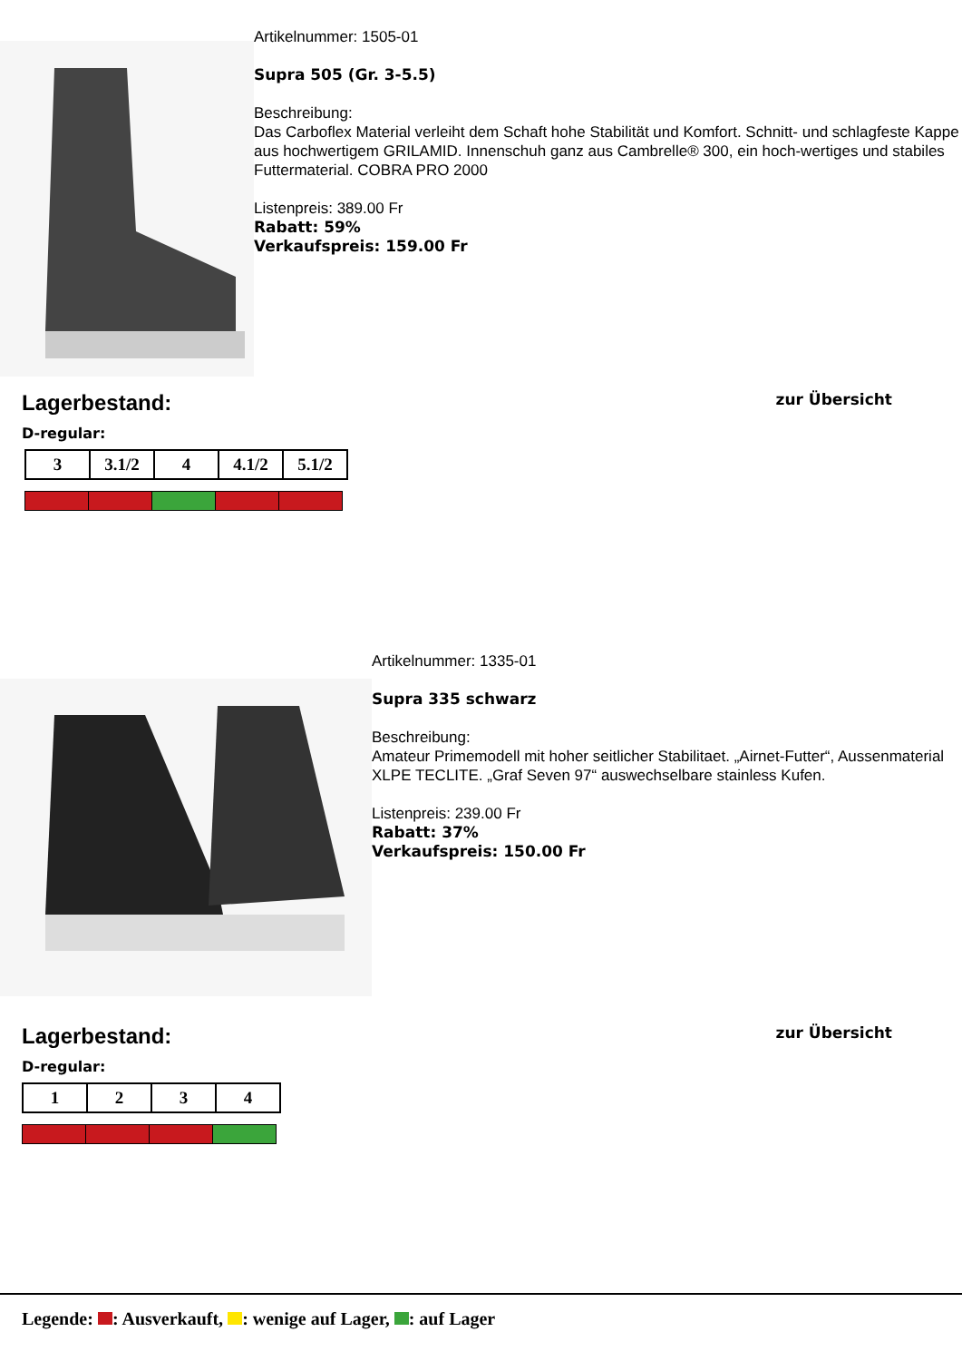Artikelnummer: 1505-01
Supra 505 (Gr. 3-5.5)
Beschreibung:
Das Carboflex Material verleiht dem Schaft hohe Stabilität und Komfort. Schnitt- und schlagfeste Kappe aus hochwertigem GRILAMID. Innenschuh ganz aus Cambrelle® 300, ein hoch-wertiges und stabiles Futtermaterial. COBRA PRO 2000
Listenpreis: 389.00 Fr
Rabatt: 59%
Verkaufspreis: 159.00 Fr
Lagerbestand:
zur Übersicht
D-regular:
| 3 | 3.1/2 | 4 | 4.1/2 | 5.1/2 |
Artikelnummer: 1335-01
Supra 335 schwarz
Beschreibung:
Amateur Primemodell mit hoher seitlicher Stabilitaet. „Airnet-Futter“, Aussenmaterial XLPE TECLITE. „Graf Seven 97“ auswechselbare stainless Kufen.
Listenpreis: 239.00 Fr
Rabatt: 37%
Verkaufspreis: 150.00 Fr
Lagerbestand:
zur Übersicht
D-regular:
| 1 | 2 | 3 | 4 |
Legende: : Ausverkauft, : wenige auf Lager, : auf Lager